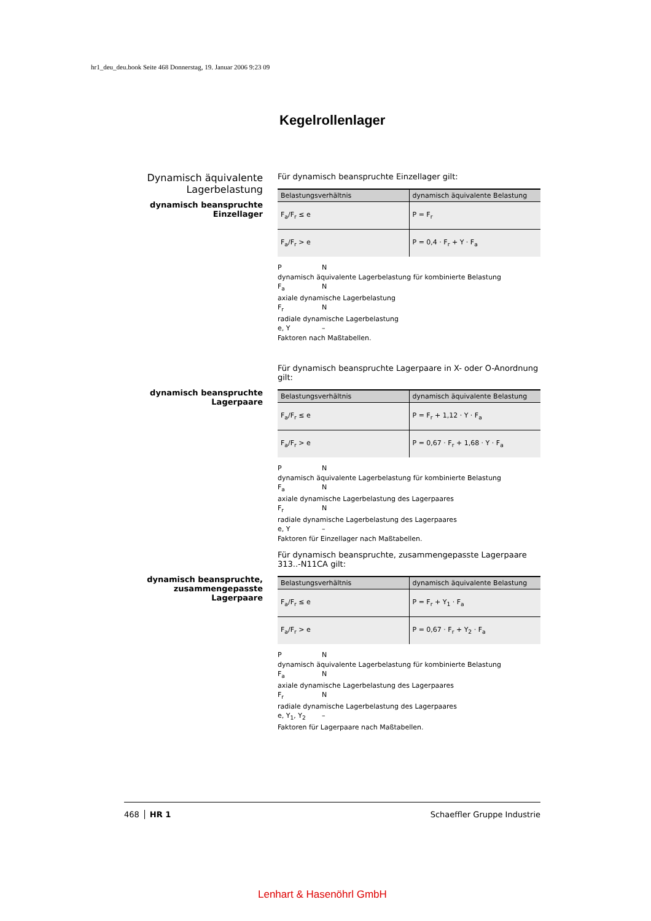hr1_deu_deu.book Seite 468 Donnerstag, 19. Januar 2006 9:23 09
Kegelrollenlager
Dynamisch äquivalente Lagerbelastung
dynamisch beanspruchte Einzellager
Für dynamisch beanspruchte Einzellager gilt:
| Belastungsverhältnis | dynamisch äquivalente Belastung |
| --- | --- |
| F<sub>a</sub>/F<sub>r</sub> ≤ e | P = F<sub>r</sub> |
| F<sub>a</sub>/F<sub>r</sub> > e | P = 0,4 · F<sub>r</sub> + Y · F<sub>a</sub> |
P N
dynamisch äquivalente Lagerbelastung für kombinierte Belastung
F<sub>a</sub> N
axiale dynamische Lagerbelastung
F<sub>r</sub> N
radiale dynamische Lagerbelastung
e, Y –
Faktoren nach Maßtabellen.
dynamisch beanspruchte Lagerpaare
Für dynamisch beanspruchte Lagerpaare in X- oder O-Anordnung gilt:
| Belastungsverhältnis | dynamisch äquivalente Belastung |
| --- | --- |
| F<sub>a</sub>/F<sub>r</sub> ≤ e | P = F<sub>r</sub> + 1,12 · Y · F<sub>a</sub> |
| F<sub>a</sub>/F<sub>r</sub> > e | P = 0,67 · F<sub>r</sub> + 1,68 · Y · F<sub>a</sub> |
P N
dynamisch äquivalente Lagerbelastung für kombinierte Belastung
F<sub>a</sub> N
axiale dynamische Lagerbelastung des Lagerpaares
F<sub>r</sub> N
radiale dynamische Lagerbelastung des Lagerpaares
e, Y –
Faktoren für Einzellager nach Maßtabellen.
dynamisch beanspruchte, zusammengepasste Lagerpaare
Für dynamisch beanspruchte, zusammengepasste Lagerpaare 313..-N11CA gilt:
| Belastungsverhältnis | dynamisch äquivalente Belastung |
| --- | --- |
| F<sub>a</sub>/F<sub>r</sub> ≤ e | P = F<sub>r</sub> + Y<sub>1</sub> · F<sub>a</sub> |
| F<sub>a</sub>/F<sub>r</sub> > e | P = 0,67 · F<sub>r</sub> + Y<sub>2</sub> · F<sub>a</sub> |
P N
dynamisch äquivalente Lagerbelastung für kombinierte Belastung
F<sub>a</sub> N
axiale dynamische Lagerbelastung des Lagerpaares
F<sub>r</sub> N
radiale dynamische Lagerbelastung des Lagerpaares
e, Y<sub>1</sub>, Y<sub>2</sub> –
Faktoren für Lagerpaare nach Maßtabellen.
468 HR 1 Schaeffler Gruppe Industrie
Lenhart & Hasenöhrl GmbH